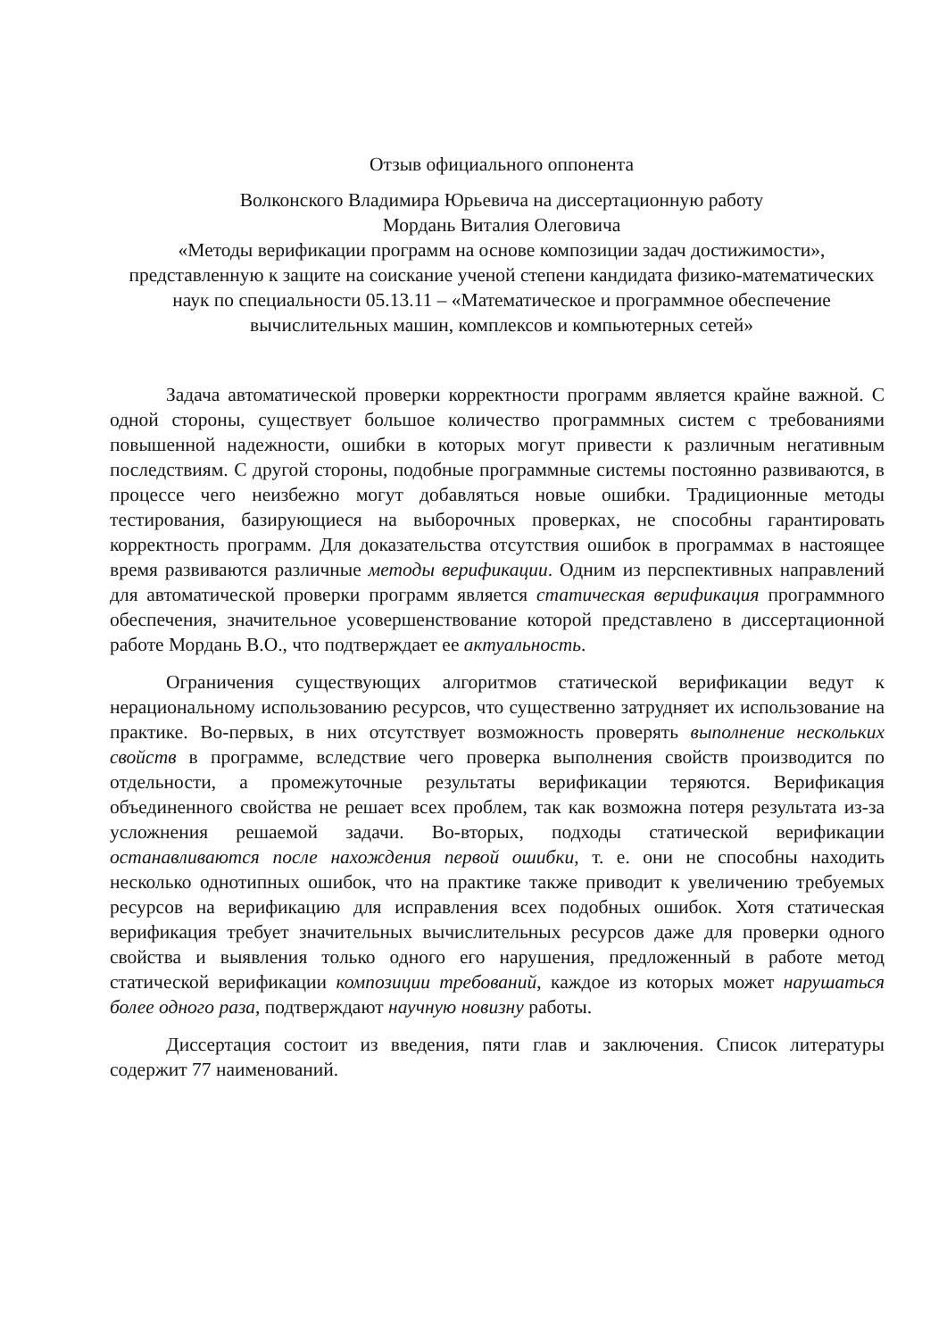Отзыв официального оппонента
Волконского Владимира Юрьевича на диссертационную работу
Мордань Виталия Олеговича
«Методы верификации программ на основе композиции задач достижимости», представленную к защите на соискание ученой степени кандидата физико-математических наук по специальности 05.13.11 – «Математическое и программное обеспечение вычислительных машин, комплексов и компьютерных сетей»
Задача автоматической проверки корректности программ является крайне важной. С одной стороны, существует большое количество программных систем с требованиями повышенной надежности, ошибки в которых могут привести к различным негативным последствиям. С другой стороны, подобные программные системы постоянно развиваются, в процессе чего неизбежно могут добавляться новые ошибки. Традиционные методы тестирования, базирующиеся на выборочных проверках, не способны гарантировать корректность программ. Для доказательства отсутствия ошибок в программах в настоящее время развиваются различные методы верификации. Одним из перспективных направлений для автоматической проверки программ является статическая верификация программного обеспечения, значительное усовершенствование которой представлено в диссертационной работе Мордань В.О., что подтверждает ее актуальность.
Ограничения существующих алгоритмов статической верификации ведут к нерациональному использованию ресурсов, что существенно затрудняет их использование на практике. Во-первых, в них отсутствует возможность проверять выполнение нескольких свойств в программе, вследствие чего проверка выполнения свойств производится по отдельности, а промежуточные результаты верификации теряются. Верификация объединенного свойства не решает всех проблем, так как возможна потеря результата из-за усложнения решаемой задачи. Во-вторых, подходы статической верификации останавливаются после нахождения первой ошибки, т. е. они не способны находить несколько однотипных ошибок, что на практике также приводит к увеличению требуемых ресурсов на верификацию для исправления всех подобных ошибок. Хотя статическая верификация требует значительных вычислительных ресурсов даже для проверки одного свойства и выявления только одного его нарушения, предложенный в работе метод статической верификации композиции требований, каждое из которых может нарушаться более одного раза, подтверждают научную новизну работы.
Диссертация состоит из введения, пяти глав и заключения. Список литературы содержит 77 наименований.